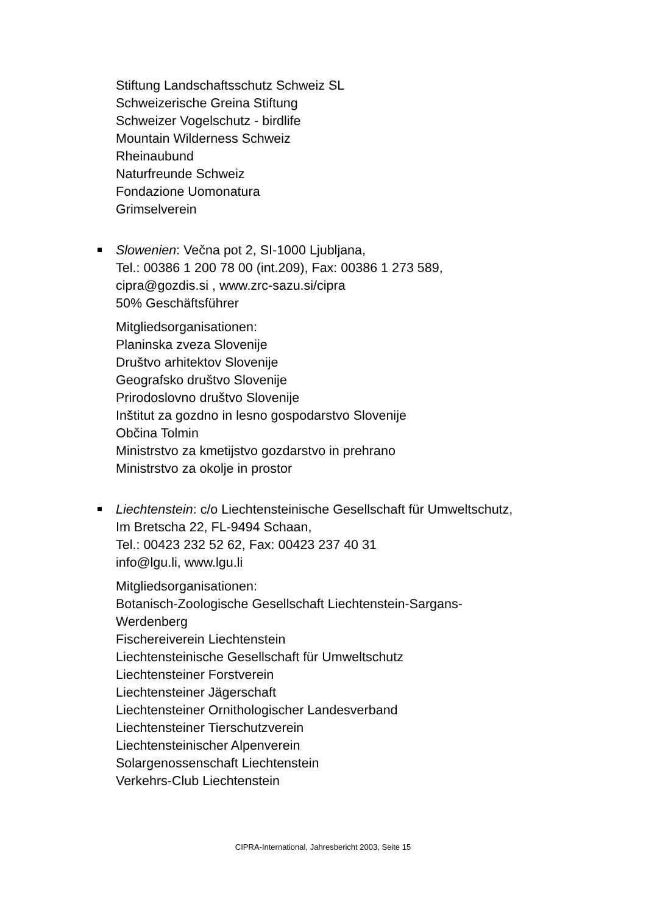Stiftung Landschaftsschutz Schweiz SL
Schweizerische Greina Stiftung
Schweizer Vogelschutz - birdlife
Mountain Wilderness Schweiz
Rheinaubund
Naturfreunde Schweiz
Fondazione Uomonatura
Grimselverein
Slowenien: Večna pot 2, SI-1000 Ljubljana,
Tel.: 00386 1 200 78 00 (int.209), Fax: 00386 1 273 589,
cipra@gozdis.si , www.zrc-sazu.si/cipra
50% Geschäftsführer
Mitgliedsorganisationen:
Planinska zveza Slovenije
Društvo arhitektov Slovenije
Geografsko društvo Slovenije
Prirodoslovno društvo Slovenije
Inštitut za gozdno in lesno gospodarstvo Slovenije
Občina Tolmin
Ministrstvo za kmetijstvo gozdarstvo in prehrano
Ministrstvo za okolje in prostor
Liechtenstein: c/o Liechtensteinische Gesellschaft für Umweltschutz,
Im Bretscha 22, FL-9494 Schaan,
Tel.: 00423 232 52 62, Fax: 00423 237 40 31
info@lgu.li, www.lgu.li
Mitgliedsorganisationen:
Botanisch-Zoologische Gesellschaft Liechtenstein-Sargans-
Werdenberg
Fischereiverein Liechtenstein
Liechtensteinische Gesellschaft für Umweltschutz
Liechtensteiner Forstverein
Liechtensteiner Jägerschaft
Liechtensteiner Ornithologischer Landesverband
Liechtensteiner Tierschutzverein
Liechtensteinischer Alpenverein
Solargenossenschaft Liechtenstein
Verkehrs-Club Liechtenstein
CIPRA-International, Jahresbericht 2003, Seite 15